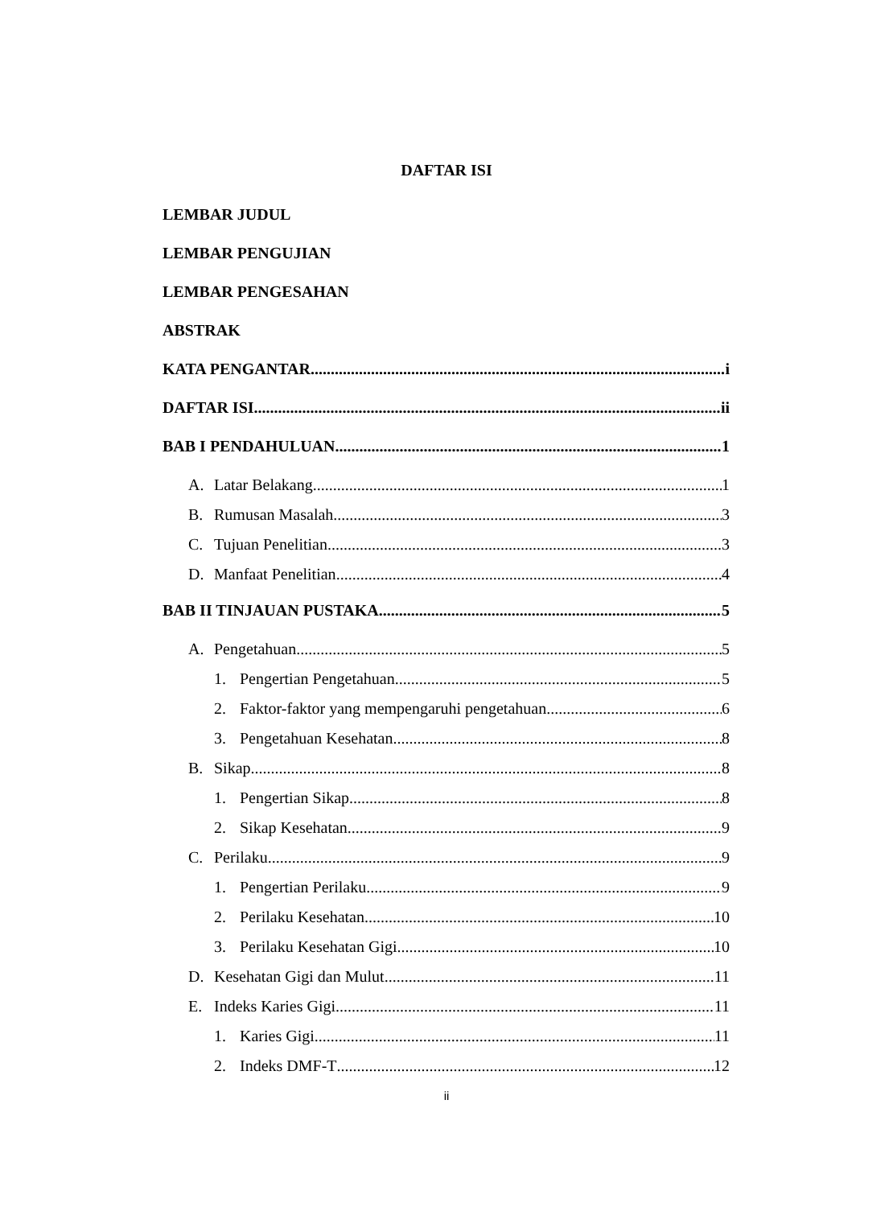DAFTAR ISI
LEMBAR JUDUL
LEMBAR PENGUJIAN
LEMBAR PENGESAHAN
ABSTRAK
KATA PENGANTAR i
DAFTAR ISI ii
BAB I PENDAHULUAN 1
A. Latar Belakang 1
B. Rumusan Masalah 3
C. Tujuan Penelitian 3
D. Manfaat Penelitian 4
BAB II TINJAUAN PUSTAKA 5
A. Pengetahuan 5
1. Pengertian Pengetahuan 5
2. Faktor-faktor yang mempengaruhi pengetahuan 6
3. Pengetahuan Kesehatan 8
B. Sikap 8
1. Pengertian Sikap 8
2. Sikap Kesehatan 9
C. Perilaku 9
1. Pengertian Perilaku 9
2. Perilaku Kesehatan 10
3. Perilaku Kesehatan Gigi 10
D. Kesehatan Gigi dan Mulut 11
E. Indeks Karies Gigi 11
1. Karies Gigi 11
2. Indeks DMF-T 12
ii